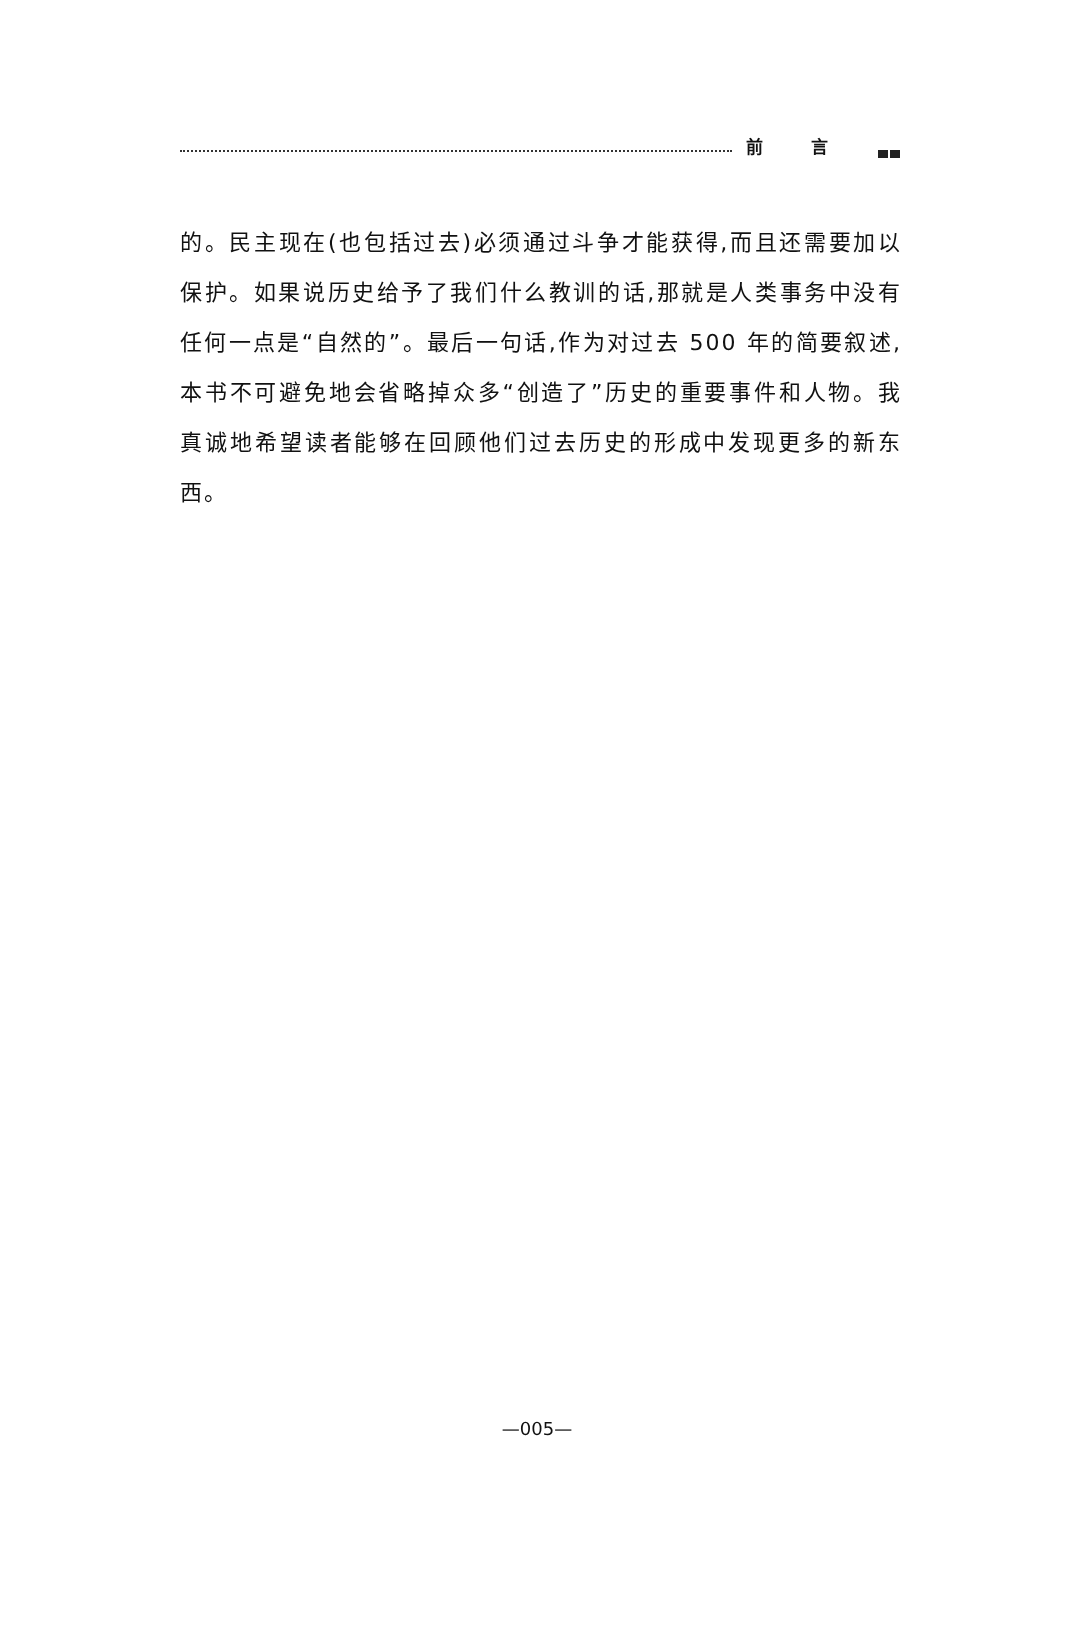前言
的。民主现在(也包括过去)必须通过斗争才能获得,而且还需要加以保护。如果说历史给予了我们什么教训的话,那就是人类事务中没有任何一点是“自然的”。最后一句话,作为对过去 500 年的简要叙述,本书不可避免地会省略掉众多“创造了”历史的重要事件和人物。我真诚地希望读者能够在回顾他们过去历史的形成中发现更多的新东西。
—005—